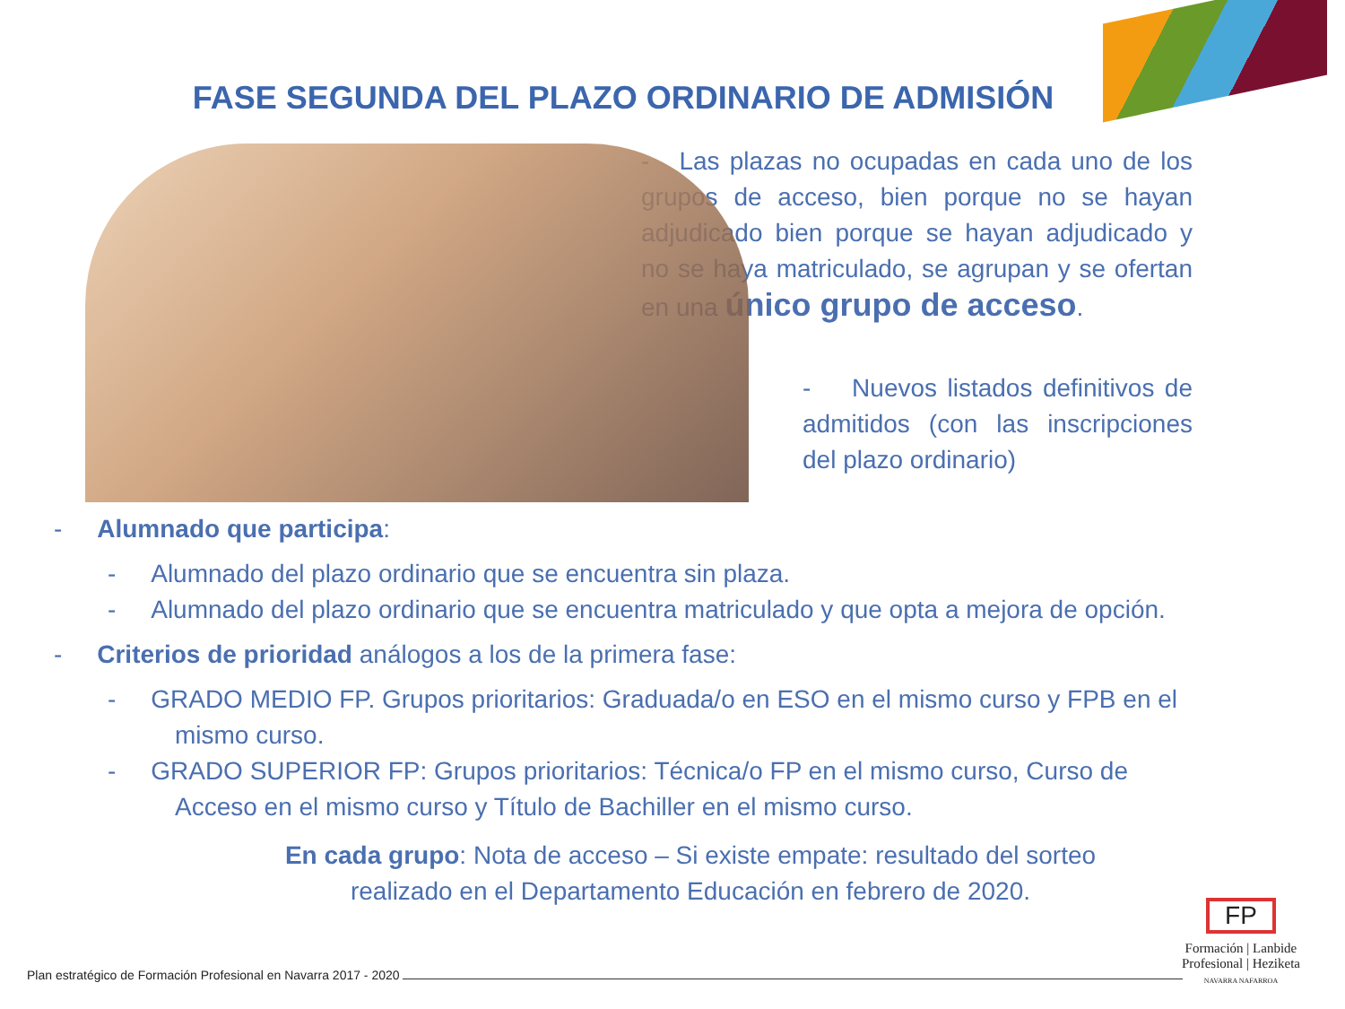FASE SEGUNDA DEL PLAZO ORDINARIO DE ADMISIÓN
- Las plazas no ocupadas en cada uno de los grupos de acceso, bien porque no se hayan adjudicado bien porque se hayan adjudicado y no se haya matriculado, se agrupan y se ofertan en una único grupo de acceso.
- Nuevos listados definitivos de admitidos (con las inscripciones del plazo ordinario)
- Alumnado que participa:
- Alumnado del plazo ordinario que se encuentra sin plaza.
- Alumnado del plazo ordinario que se encuentra matriculado y que opta a mejora de opción.
- Criterios de prioridad análogos a los de la primera fase:
- GRADO MEDIO FP. Grupos prioritarios: Graduada/o en ESO en el mismo curso y FPB en el mismo curso.
- GRADO SUPERIOR FP: Grupos prioritarios: Técnica/o FP en el mismo curso, Curso de Acceso en el mismo curso y Título de Bachiller en el mismo curso.
En cada grupo: Nota de acceso – Si existe empate: resultado del sorteo realizado en el Departamento Educación en febrero de 2020.
Plan estratégico de Formación Profesional en Navarra 2017 - 2020
FP
Formación | Lanbide
Profesional | Heziketa
NAVARRA NAFARROA